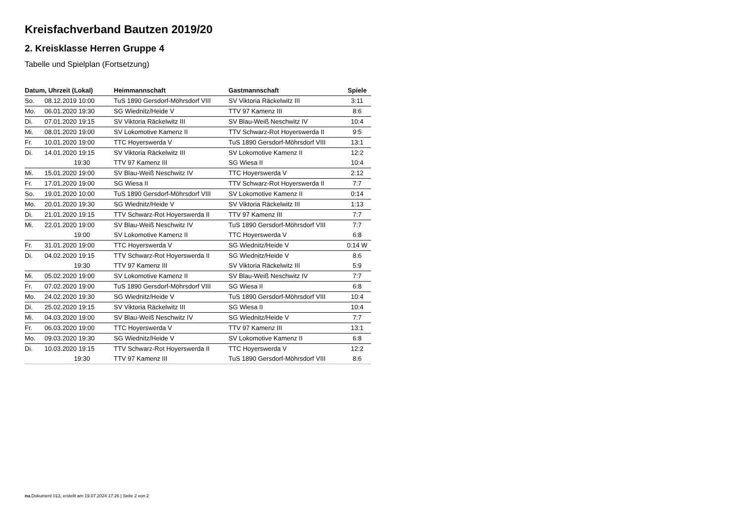Kreisfachverband Bautzen 2019/20
2. Kreisklasse Herren Gruppe 4
Tabelle und Spielplan (Fortsetzung)
| Datum, Uhrzeit (Lokal) | Heimmannschaft | Gastmannschaft | Spiele |
| --- | --- | --- | --- |
| So. 08.12.2019 10:00 | TuS 1890 Gersdorf-Möhrsdorf VIII | SV Viktoria Räckelwitz III | 3:11 |
| Mo. 06.01.2020 19:30 | SG Wiednitz/Heide V | TTV 97 Kamenz III | 8:6 |
| Di. 07.01.2020 19:15 | SV Viktoria Räckelwitz III | SV Blau-Weiß Neschwitz IV | 10:4 |
| Mi. 08.01.2020 19:00 | SV Lokomotive Kamenz II | TTV Schwarz-Rot Hoyerswerda II | 9:5 |
| Fr. 10.01.2020 19:00 | TTC Hoyerswerda V | TuS 1890 Gersdorf-Möhrsdorf VIII | 13:1 |
| Di. 14.01.2020 19:15 | SV Viktoria Räckelwitz III | SV Lokomotive Kamenz II | 12:2 |
| 19:30 | TTV 97 Kamenz III | SG Wiesa II | 10:4 |
| Mi. 15.01.2020 19:00 | SV Blau-Weiß Neschwitz IV | TTC Hoyerswerda V | 2:12 |
| Fr. 17.01.2020 19:00 | SG Wiesa II | TTV Schwarz-Rot Hoyerswerda II | 7:7 |
| So. 19.01.2020 10:00 | TuS 1890 Gersdorf-Möhrsdorf VIII | SV Lokomotive Kamenz II | 0:14 |
| Mo. 20.01.2020 19:30 | SG Wiednitz/Heide V | SV Viktoria Räckelwitz III | 1:13 |
| Di. 21.01.2020 19:15 | TTV Schwarz-Rot Hoyerswerda II | TTV 97 Kamenz III | 7:7 |
| Mi. 22.01.2020 19:00 | SV Blau-Weiß Neschwitz IV | TuS 1890 Gersdorf-Möhrsdorf VIII | 7:7 |
| 19:00 | SV Lokomotive Kamenz II | TTC Hoyerswerda V | 6:8 |
| Fr. 31.01.2020 19:00 | TTC Hoyerswerda V | SG Wiednitz/Heide V | 0:14 W |
| Di. 04.02.2020 19:15 | TTV Schwarz-Rot Hoyerswerda II | SG Wiednitz/Heide V | 8:6 |
| 19:30 | TTV 97 Kamenz III | SV Viktoria Räckelwitz III | 5:9 |
| Mi. 05.02.2020 19:00 | SV Lokomotive Kamenz II | SV Blau-Weiß Neschwitz IV | 7:7 |
| Fr. 07.02.2020 19:00 | TuS 1890 Gersdorf-Möhrsdorf VIII | SG Wiesa II | 6:8 |
| Mo. 24.02.2020 19:30 | SG Wiednitz/Heide V | TuS 1890 Gersdorf-Möhrsdorf VIII | 10:4 |
| Di. 25.02.2020 19:15 | SV Viktoria Räckelwitz III | SG Wiesa II | 10:4 |
| Mi. 04.03.2020 19:00 | SV Blau-Weiß Neschwitz IV | SG Wiednitz/Heide V | 7:7 |
| Fr. 06.03.2020 19:00 | TTC Hoyerswerda V | TTV 97 Kamenz III | 13:1 |
| Mo. 09.03.2020 19:30 | SG Wiednitz/Heide V | SV Lokomotive Kamenz II | 6:8 |
| Di. 10.03.2020 19:15 | TTV Schwarz-Rot Hoyerswerda II | TTC Hoyerswerda V | 12:2 |
| 19:30 | TTV 97 Kamenz III | TuS 1890 Gersdorf-Möhrsdorf VIII | 8:6 |
nu.Dokument 013, erstellt am 19.07.2024 17:26 | Seite 2 von 2